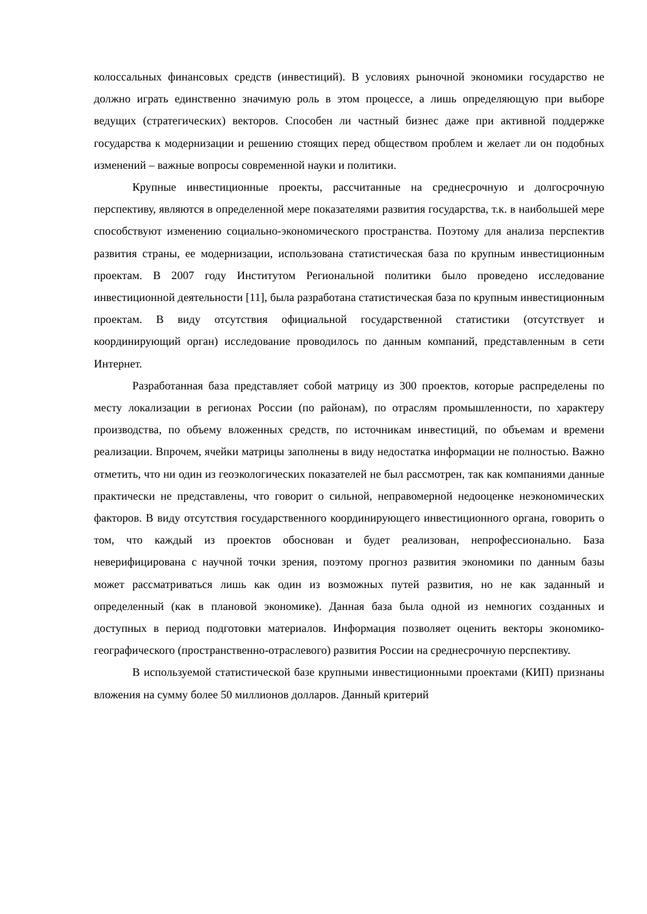колоссальных финансовых средств (инвестиций). В условиях рыночной экономики государство не должно играть единственно значимую роль в этом процессе, а лишь определяющую при выборе ведущих (стратегических) векторов. Способен ли частный бизнес даже при активной поддержке государства к модернизации и решению стоящих перед обществом проблем и желает ли он подобных изменений – важные вопросы современной науки и политики.
Крупные инвестиционные проекты, рассчитанные на среднесрочную и долгосрочную перспективу, являются в определенной мере показателями развития государства, т.к. в наибольшей мере способствуют изменению социально-экономического пространства. Поэтому для анализа перспектив развития страны, ее модернизации, использована статистическая база по крупным инвестиционным проектам. В 2007 году Институтом Региональной политики было проведено исследование инвестиционной деятельности [11], была разработана статистическая база по крупным инвестиционным проектам. В виду отсутствия официальной государственной статистики (отсутствует и координирующий орган) исследование проводилось по данным компаний, представленным в сети Интернет.
Разработанная база представляет собой матрицу из 300 проектов, которые распределены по месту локализации в регионах России (по районам), по отраслям промышленности, по характеру производства, по объему вложенных средств, по источникам инвестиций, по объемам и времени реализации. Впрочем, ячейки матрицы заполнены в виду недостатка информации не полностью. Важно отметить, что ни один из геоэкологических показателей не был рассмотрен, так как компаниями данные практически не представлены, что говорит о сильной, неправомерной недооценке неэкономических факторов. В виду отсутствия государственного координирующего инвестиционного органа, говорить о том, что каждый из проектов обоснован и будет реализован, непрофессионально. База неверифицирована с научной точки зрения, поэтому прогноз развития экономики по данным базы может рассматриваться лишь как один из возможных путей развития, но не как заданный и определенный (как в плановой экономике). Данная база была одной из немногих созданных и доступных в период подготовки материалов. Информация позволяет оценить векторы экономико-географического (пространственно-отраслевого) развития России на среднесрочную перспективу.
В используемой статистической базе крупными инвестиционными проектами (КИП) признаны вложения на сумму более 50 миллионов долларов. Данный критерий